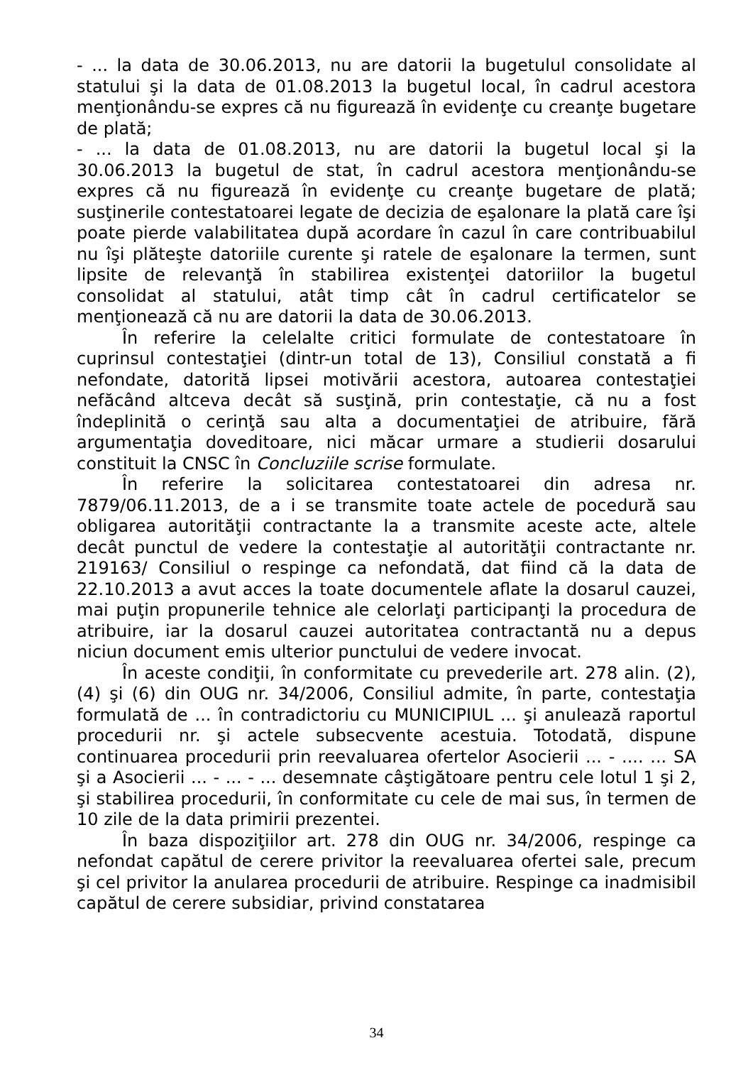- ... la data de 30.06.2013, nu are datorii la bugetulul consolidate al statului şi la data de 01.08.2013 la bugetul local, în cadrul acestora menţionându-se expres că nu figurează în evidenţe cu creanţe bugetare de plată;
- ... la data de 01.08.2013, nu are datorii la bugetul local şi la 30.06.2013 la bugetul de stat, în cadrul acestora menţionându-se expres că nu figurează în evidenţe cu creanţe bugetare de plată; susţinerile contestatoarei legate de decizia de eşalonare la plată care îşi poate pierde valabilitatea după acordare în cazul în care contribuabilul nu îşi plăteşte datoriile curente şi ratele de eşalonare la termen, sunt lipsite de relevanţă în stabilirea existenţei datoriilor la bugetul consolidat al statului, atât timp cât în cadrul certificatelor se menţionează că nu are datorii la data de 30.06.2013.
În referire la celelalte critici formulate de contestatoare în cuprinsul contestaţiei (dintr-un total de 13), Consiliul constată a fi nefondate, datorită lipsei motivării acestora, autoarea contestaţiei nefăcând altceva decât să susţină, prin contestaţie, că nu a fost îndeplinită o cerinţă sau alta a documentaţiei de atribuire, fără argumentaţia doveditoare, nici măcar urmare a studierii dosarului constituit la CNSC în Concluziile scrise formulate.
În referire la solicitarea contestatoarei din adresa nr. 7879/06.11.2013, de a i se transmite toate actele de pocedură sau obligarea autorităţii contractante la a transmite aceste acte, altele decât punctul de vedere la contestaţie al autorităţii contractante nr. 219163/ Consiliul o respinge ca nefondată, dat fiind că la data de 22.10.2013 a avut acces la toate documentele aflate la dosarul cauzei, mai puţin propunerile tehnice ale celorlaţi participanţi la procedura de atribuire, iar la dosarul cauzei autoritatea contractantă nu a depus niciun document emis ulterior punctului de vedere invocat.
În aceste condiţii, în conformitate cu prevederile art. 278 alin. (2), (4) şi (6) din OUG nr. 34/2006, Consiliul admite, în parte, contestaţia formulată de ... în contradictoriu cu MUNICIPIUL ... şi anulează raportul procedurii nr. şi actele subsecvente acestuia. Totodată, dispune continuarea procedurii prin reevaluarea ofertelor Asocierii ... - .... ... SA şi a Asocierii ... - ... - ... desemnate câştigătoare pentru cele lotul 1 şi 2, şi stabilirea procedurii, în conformitate cu cele de mai sus, în termen de 10 zile de la data primirii prezentei.
În baza dispoziţiilor art. 278 din OUG nr. 34/2006, respinge ca nefondat capătul de cerere privitor la reevaluarea ofertei sale, precum şi cel privitor la anularea procedurii de atribuire. Respinge ca inadmisibil capătul de cerere subsidiar, privind constatarea
34